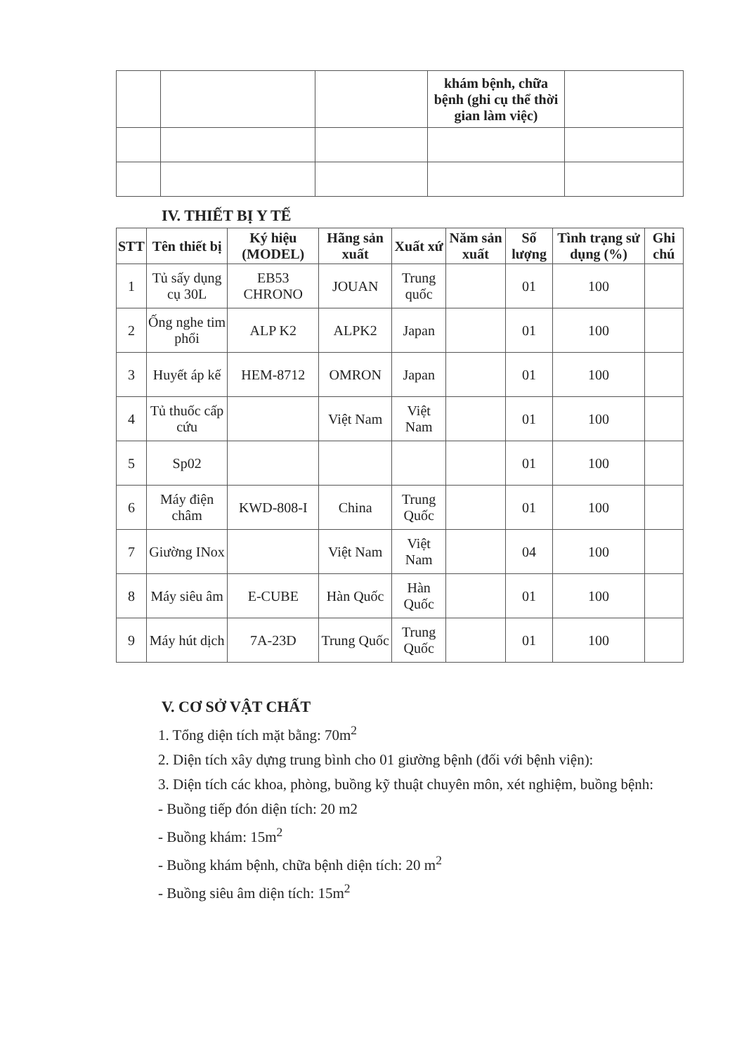| | | | khám bệnh, chữa bệnh (ghi cụ thể thời gian làm việc) | |
IV. THIẾT BỊ Y TẾ
| STT | Tên thiết bị | Ký hiệu (MODEL) | Hãng sản xuất | Xuất xứ | Năm sản xuất | Số lượng | Tình trạng sử dụng (%) | Ghi chú |
| --- | --- | --- | --- | --- | --- | --- | --- | --- |
| 1 | Tủ sấy dụng cụ 30L | EB53 CHRONO | JOUAN | Trung quốc | | 01 | 100 | |
| 2 | Ống nghe tim phổi | ALP K2 | ALPK2 | Japan | | 01 | 100 | |
| 3 | Huyết áp kế | HEM-8712 | OMRON | Japan | | 01 | 100 | |
| 4 | Tủ thuốc cấp cứu | | Việt Nam | Việt Nam | | 01 | 100 | |
| 5 | Sp02 | | | | | 01 | 100 | |
| 6 | Máy điện châm | KWD-808-I | China | Trung Quốc | | 01 | 100 | |
| 7 | Giường INox | | Việt Nam | Việt Nam | | 04 | 100 | |
| 8 | Máy siêu âm | E-CUBE | Hàn Quốc | Hàn Quốc | | 01 | 100 | |
| 9 | Máy hút dịch | 7A-23D | Trung Quốc | Trung Quốc | | 01 | 100 | |
V. CƠ SỞ VẬT CHẤT
1. Tổng diện tích mặt bằng: 70m<sup>2</sup>
2. Diện tích xây dựng trung bình cho 01 giường bệnh (đối với bệnh viện):
3. Diện tích các khoa, phòng, buồng kỹ thuật chuyên môn, xét nghiệm, buồng bệnh:
- Buồng tiếp đón diện tích: 20 m2
- Buồng khám: 15m<sup>2</sup>
- Buồng khám bệnh, chữa bệnh diện tích: 20 m<sup>2</sup>
- Buồng siêu âm diện tích: 15m<sup>2</sup>